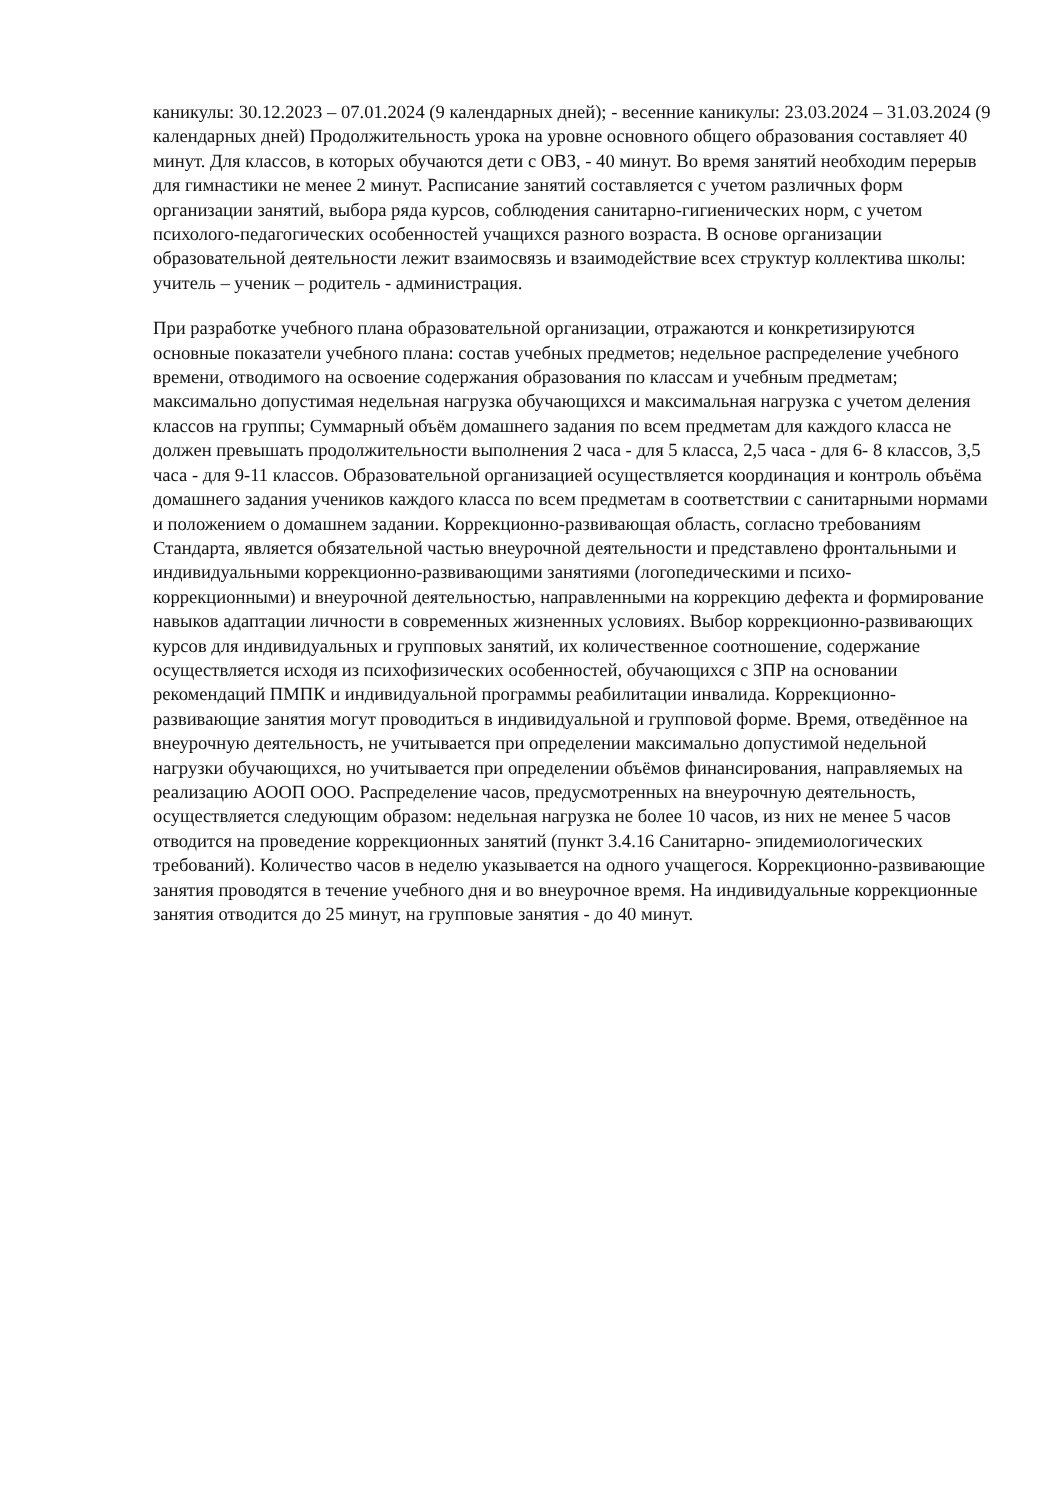каникулы: 30.12.2023 – 07.01.2024 (9 календарных дней); - весенние каникулы: 23.03.2024 – 31.03.2024 (9 календарных дней) Продолжительность урока на уровне основного общего образования составляет 40 минут. Для классов, в которых обучаются дети с ОВЗ, - 40 минут. Во время занятий необходим перерыв для гимнастики не менее 2 минут. Расписание занятий составляется с учетом различных форм организации занятий, выбора ряда курсов, соблюдения санитарно-гигиенических норм, с учетом психолого-педагогических особенностей учащихся разного возраста. В основе организации образовательной деятельности лежит взаимосвязь и взаимодействие всех структур коллектива школы: учитель – ученик – родитель - администрация.
При разработке учебного плана образовательной организации, отражаются и конкретизируются основные показатели учебного плана: состав учебных предметов; недельное распределение учебного времени, отводимого на освоение содержания образования по классам и учебным предметам; максимально допустимая недельная нагрузка обучающихся и максимальная нагрузка с учетом деления классов на группы; Суммарный объём домашнего задания по всем предметам для каждого класса не должен превышать продолжительности выполнения 2 часа - для 5 класса, 2,5 часа - для 6- 8 классов, 3,5 часа - для 9-11 классов. Образовательной организацией осуществляется координация и контроль объёма домашнего задания учеников каждого класса по всем предметам в соответствии с санитарными нормами и положением о домашнем задании. Коррекционно-развивающая область, согласно требованиям Стандарта, является обязательной частью внеурочной деятельности и представлено фронтальными и индивидуальными коррекционно-развивающими занятиями (логопедическими и психо-коррекционными) и внеурочной деятельностью, направленными на коррекцию дефекта и формирование навыков адаптации личности в современных жизненных условиях. Выбор коррекционно-развивающих курсов для индивидуальных и групповых занятий, их количественное соотношение, содержание осуществляется исходя из психофизических особенностей, обучающихся с ЗПР на основании рекомендаций ПМПК и индивидуальной программы реабилитации инвалида. Коррекционно-развивающие занятия могут проводиться в индивидуальной и групповой форме. Время, отведённое на внеурочную деятельность, не учитывается при определении максимально допустимой недельной нагрузки обучающихся, но учитывается при определении объёмов финансирования, направляемых на реализацию АООП ООО. Распределение часов, предусмотренных на внеурочную деятельность, осуществляется следующим образом: недельная нагрузка не более 10 часов, из них не менее 5 часов отводится на проведение коррекционных занятий (пункт 3.4.16 Санитарно- эпидемиологических требований). Количество часов в неделю указывается на одного учащегося. Коррекционно-развивающие занятия проводятся в течение учебного дня и во внеурочное время. На индивидуальные коррекционные занятия отводится до 25 минут, на групповые занятия - до 40 минут.